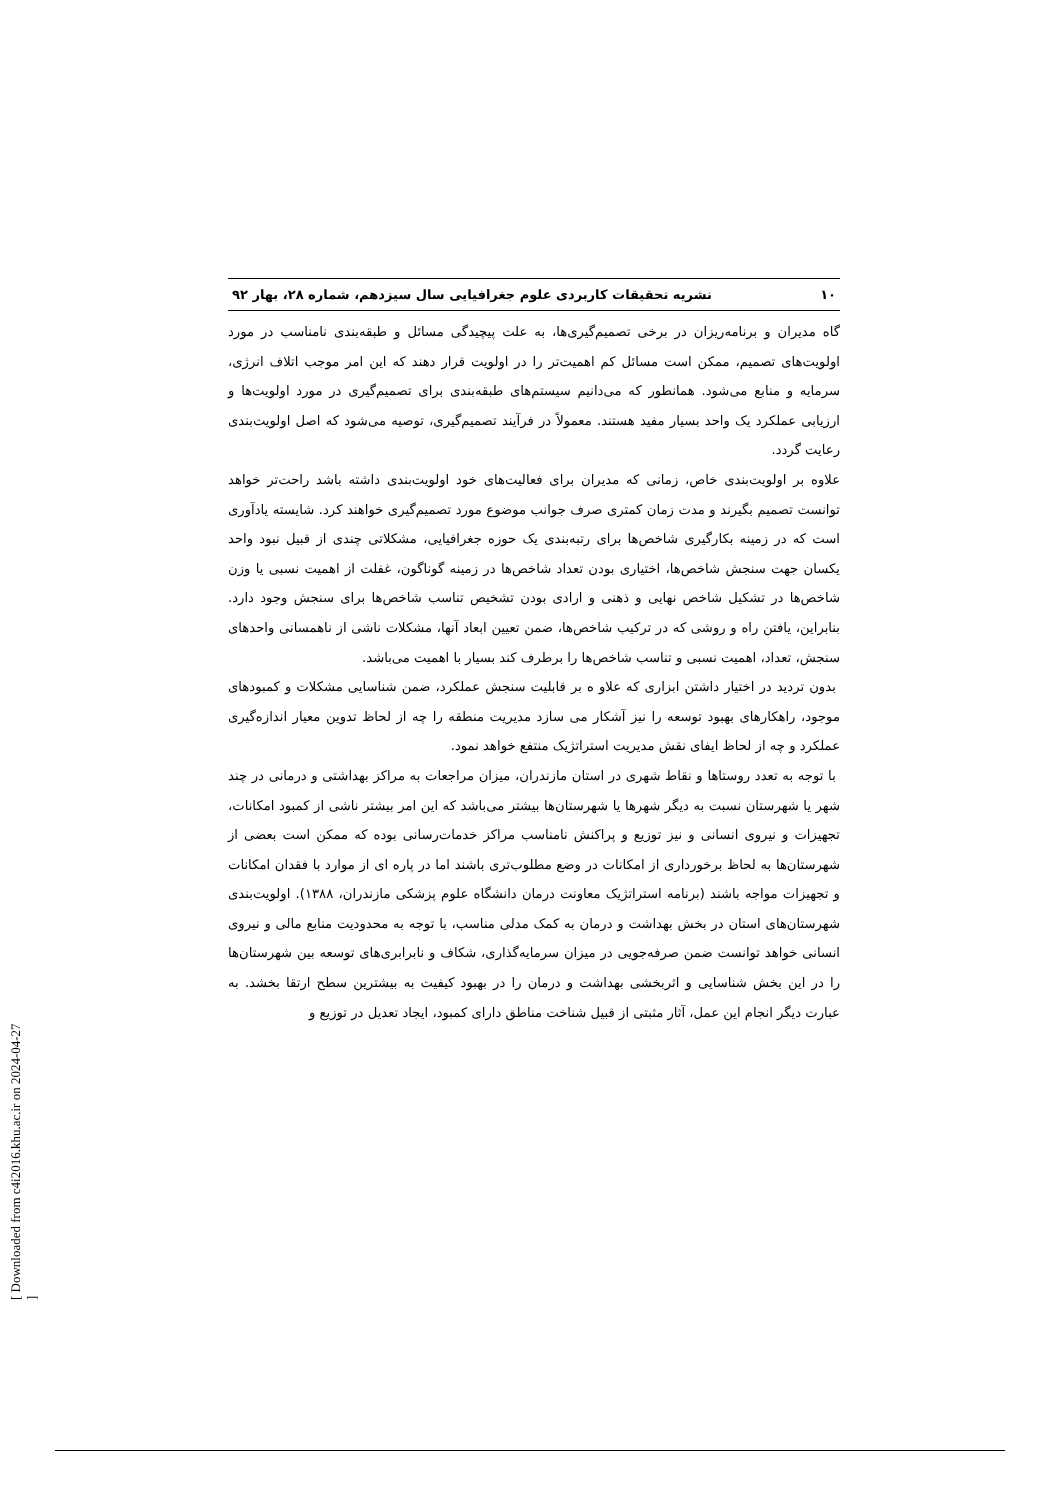۱۰ نشریه تحقیقات کاربردی علوم جغرافیایی سال سیزدهم، شماره ۲۸، بهار ۹۲
گاه مدیران و برنامه‌ریزان در برخی تصمیم‌گیری‌ها، به علت پیچیدگی مسائل و طبقه‌بندی نامناسب در مورد اولویت‌های تصمیم، ممکن است مسائل کم اهمیت‌تر را در اولویت قرار دهند که این امر موجب اتلاف انرژی، سرمایه و منابع می‌شود. همانطور که می‌دانیم سیستم‌های طبقه‌بندی برای تصمیم‌گیری در مورد اولویت‌ها و ارزیابی عملکرد یک واحد بسیار مفید هستند. معمولاً در فرآیند تصمیم‌گیری، توصیه می‌شود که اصل اولویت‌بندی رعایت گردد.
علاوه بر اولویت‌بندی خاص، زمانی که مدیران برای فعالیت‌های خود اولویت‌بندی داشته باشد راحت‌تر خواهد توانست تصمیم بگیرند و مدت زمان کمتری صرف جوانب موضوع مورد تصمیم‌گیری خواهند کرد. شایسته یادآوری است که در زمینه بکارگیری شاخص‌ها برای رتبه‌بندی یک حوزه جغرافیایی، مشکلاتی چندی از قبیل نبود واحد یکسان جهت سنجش شاخص‌ها، اختیاری بودن تعداد شاخص‌ها در زمینه گوناگون، غفلت از اهمیت نسبی یا وزن شاخص‌ها در تشکیل شاخص نهایی و ذهنی و ارادی بودن تشخیص تناسب شاخص‌ها برای سنجش وجود دارد. بنابراین، یافتن راه و روشی که در ترکیب شاخص‌ها، ضمن تعیین ابعاد آنها، مشکلات ناشی از ناهمسانی واحدهای سنجش، تعداد، اهمیت نسبی و تناسب شاخص‌ها را برطرف کند بسیار با اهمیت می‌باشد.
بدون تردید در اختیار داشتن ابزاری که علاو ه بر قابلیت سنجش عملکرد، ضمن شناسایی مشکلات و کمبودهای موجود، راهکارهای بهبود توسعه را نیز آشکار می سازد مدیریت منطقه را چه از لحاظ تدوین معیار اندازه‌گیری عملکرد و چه از لحاظ ایفای نقش مدیریت استراتژیک منتفع خواهد نمود.
با توجه به تعدد روستاها و نقاط شهری در استان مازندران، میزان مراجعات به مراکز بهداشتی و درمانی در چند شهر یا شهرستان نسبت به دیگر شهرها یا شهرستان‌ها بیشتر می‌باشد که این امر بیشتر ناشی از کمبود امکانات، تجهیزات و نیروی انسانی و نیز توزیع و پراکنش نامناسب مراکز خدمات‌رسانی بوده که ممکن است بعضی از شهرستان‌ها به لحاظ برخورداری از امکانات در وضع مطلوب‌تری باشند اما در پاره ای از موارد با فقدان امکانات و تجهیزات مواجه باشند (برنامه استراتژیک معاونت درمان دانشگاه علوم پزشکی مازندران، ۱۳۸۸). اولویت‌بندی شهرستان‌های استان در بخش بهداشت و درمان به کمک مدلی مناسب، با توجه به محدودیت منابع مالی و نیروی انسانی خواهد توانست ضمن صرفه‌جویی در میزان سرمایه‌گذاری، شکاف و نابرابری‌های توسعه بین شهرستان‌ها را در این بخش شناسایی و اثربخشی بهداشت و درمان را در بهبود کیفیت به بیشترین سطح ارتقا بخشد. به عبارت دیگر انجام این عمل، آثار مثبتی از قبیل شناخت مناطق دارای کمبود، ایجاد تعدیل در توزیع و
[ Downloaded from c4i2016.khu.ac.ir on 2024-04-27 ]